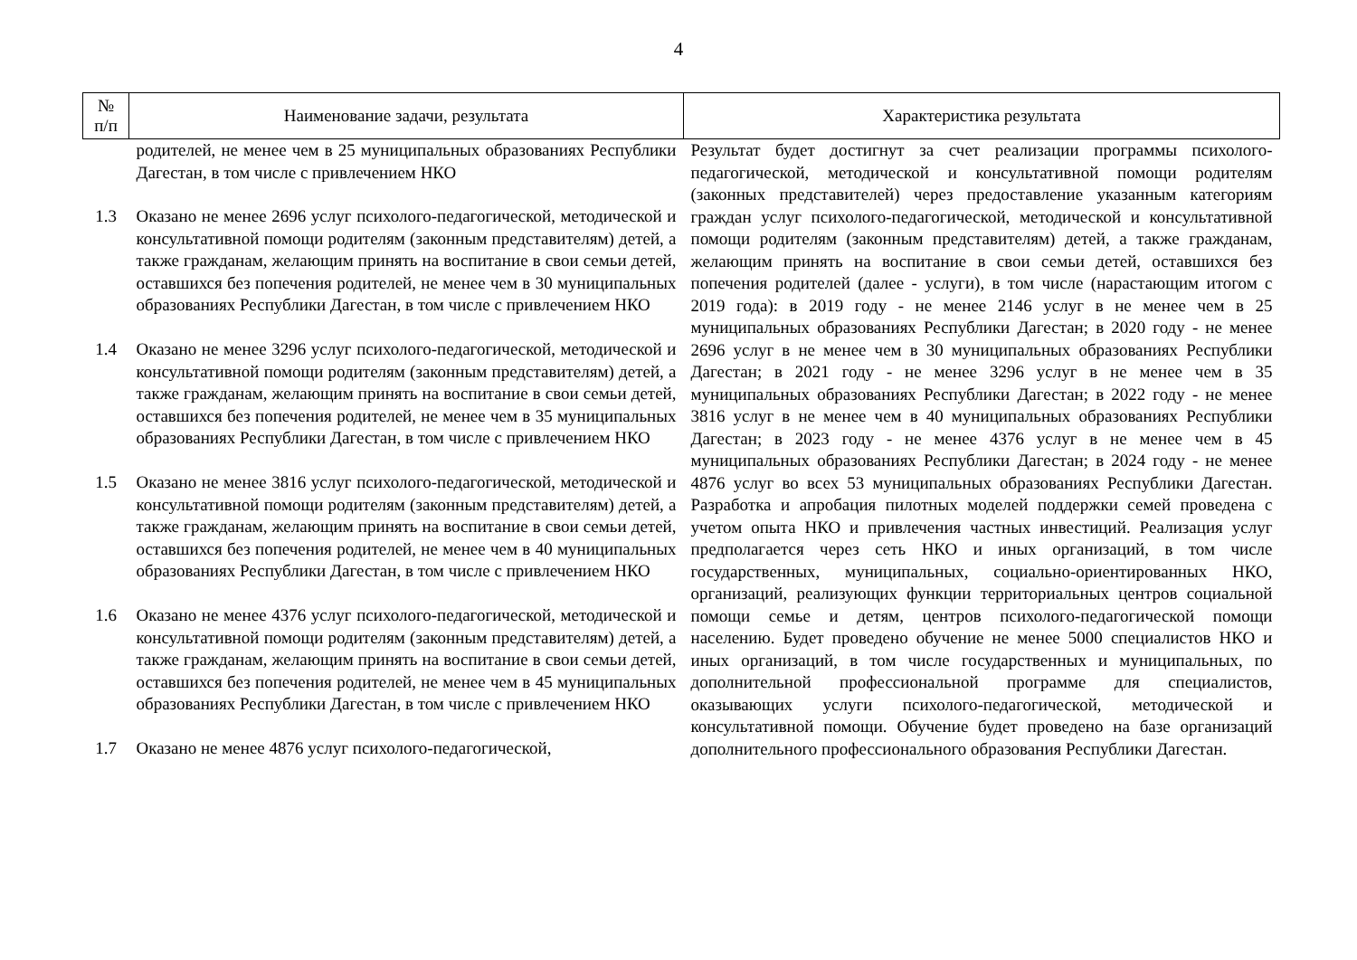4
| № п/п | Наименование задачи, результата | Характеристика результата |
| --- | --- | --- |
| | родителей, не менее чем в 25 муниципальных образованиях Республики Дагестан, в том числе с привлечением НКО | Результат будет достигнут за счет реализации программы психолого-педагогической, методической и консультативной помощи родителям (законных представителей) через предоставление указанным категориям граждан услуг психолого-педагогической, методической и консультативной помощи родителям (законным представителям) детей, а также гражданам, желающим принять на воспитание в свои семьи детей, оставшихся без попечения родителей (далее - услуги), в том числе (нарастающим итогом с 2019 года): в 2019 году - не менее 2146 услуг в не менее чем в 25 муниципальных образованиях Республики Дагестан; в 2020 году - не менее 2696 услуг в не менее чем в 30 муниципальных образованиях Республики Дагестан; в 2021 году - не менее 3296 услуг в не менее чем в 35 муниципальных образованиях Республики Дагестан; в 2022 году - не менее 3816 услуг в не менее чем в 40 муниципальных образованиях Республики Дагестан; в 2023 году - не менее 4376 услуг в не менее чем в 45 муниципальных образованиях Республики Дагестан; в 2024 году - не менее 4876 услуг во всех 53 муниципальных образованиях Республики Дагестан. Разработка и апробация пилотных моделей поддержки семей проведена с учетом опыта НКО и привлечения частных инвестиций. Реализация услуг предполагается через сеть НКО и иных организаций, в том числе государственных, муниципальных, социально-ориентированных НКО, организаций, реализующих функции территориальных центров социальной помощи семье и детям, центров психолого-педагогической помощи населению. Будет проведено обучение не менее 5000 специалистов НКО и иных организаций, в том числе государственных и муниципальных, по дополнительной профессиональной программе для специалистов, оказывающих услуги психолого-педагогической, методической и консультативной помощи. Обучение будет проведено на базе организаций дополнительного профессионального образования Республики Дагестан. |
| 1.3 | Оказано не менее 2696 услуг психолого-педагогической, методической и консультативной помощи родителям (законным представителям) детей, а также гражданам, желающим принять на воспитание в свои семьи детей, оставшихся без попечения родителей, не менее чем в 30 муниципальных образованиях Республики Дагестан, в том числе с привлечением НКО | |
| 1.4 | Оказано не менее 3296 услуг психолого-педагогической, методической и консультативной помощи родителям (законным представителям) детей, а также гражданам, желающим принять на воспитание в свои семьи детей, оставшихся без попечения родителей, не менее чем в 35 муниципальных образованиях Республики Дагестан, в том числе с привлечением НКО | |
| 1.5 | Оказано не менее 3816 услуг психолого-педагогической, методической и консультативной помощи родителям (законным представителям) детей, а также гражданам, желающим принять на воспитание в свои семьи детей, оставшихся без попечения родителей, не менее чем в 40 муниципальных образованиях Республики Дагестан, в том числе с привлечением НКО | |
| 1.6 | Оказано не менее 4376 услуг психолого-педагогической, методической и консультативной помощи родителям (законным представителям) детей, а также гражданам, желающим принять на воспитание в свои семьи детей, оставшихся без попечения родителей, не менее чем в 45 муниципальных образованиях Республики Дагестан, в том числе с привлечением НКО | |
| 1.7 | Оказано не менее 4876 услуг психолого-педагогической, | |